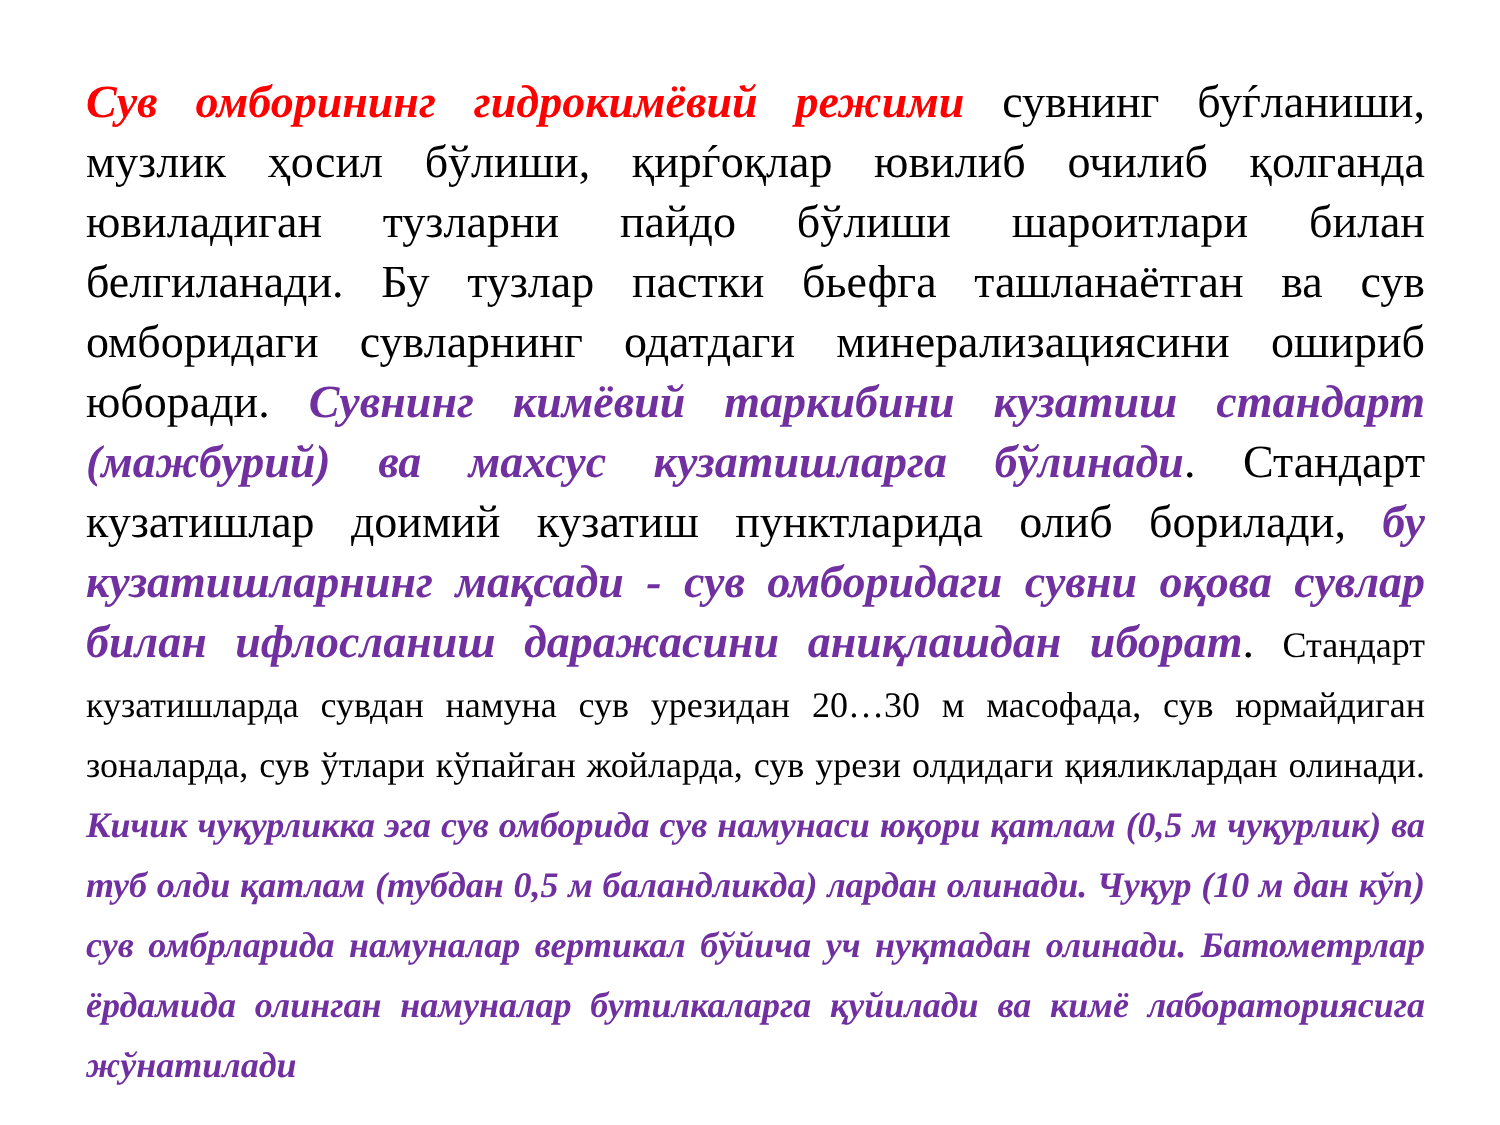Сув омборининг гидрокимёвий режими сувнинг буѓланиши, музлик ҳосил бўлиши, қирѓоқлар ювилиб очилиб қолганда ювиладиган тузларни пайдо бўлиши шароитлари билан белгиланади. Бу тузлар пастки бьефга ташланаётган ва сув омборидаги сувларнинг одатдаги минерализациясини ошириб юборади. Сувнинг кимёвий таркибини кузатиш стандарт (мажбурий) ва махсус кузатишларга бўлинади. Стандарт кузатишлар доимий кузатиш пунктларида олиб борилади, бу кузатишларнинг мақсади - сув омборидаги сувни оқова сувлар билан ифлосланиш даражасини аниқлашдан иборат. Стандарт кузатишларда сувдан намуна сув урезидан 20…30 м масофада, сув юрмайдиган зоналарда, сув ўтлари кўпайган жойларда, сув урези олдидаги қияликлардан олинади. Кичик чуқурликка эга сув омборида сув намунаси юқори қатлам (0,5 м чуқурлик) ва туб олди қатлам (тубдан 0,5 м баландликда) лардан олинади. Чуқур (10 м дан кўп) сув омбрларида намуналар вертикал бўйича уч нуқтадан олинади. Батометрлар ёрдамида олинган намуналар бутилкаларга қуйилади ва кимё лабораториясига жўнатилади